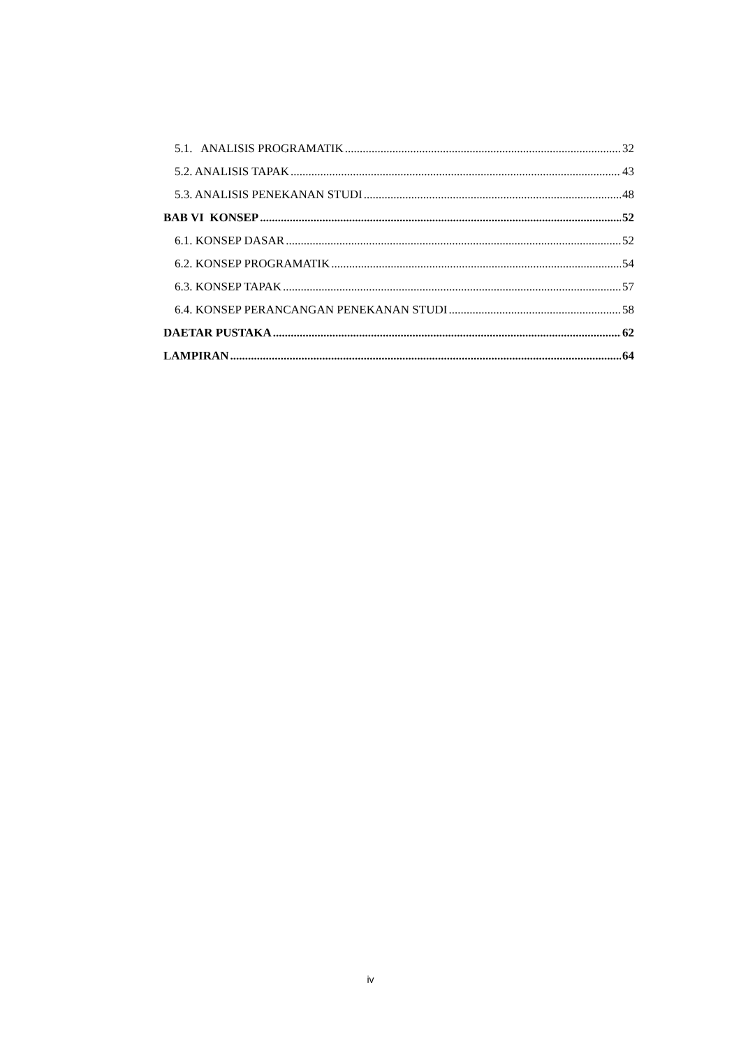5.1. ANALISIS PROGRAMATIK 32
5.2. ANALISIS TAPAK 43
5.3. ANALISIS PENEKANAN STUDI 48
BAB VI KONSEP 52
6.1. KONSEP DASAR 52
6.2. KONSEP PROGRAMATIK 54
6.3. KONSEP TAPAK 57
6.4. KONSEP PERANCANGAN PENEKANAN STUDI 58
DAETAR PUSTAKA 62
LAMPIRAN 64
iv